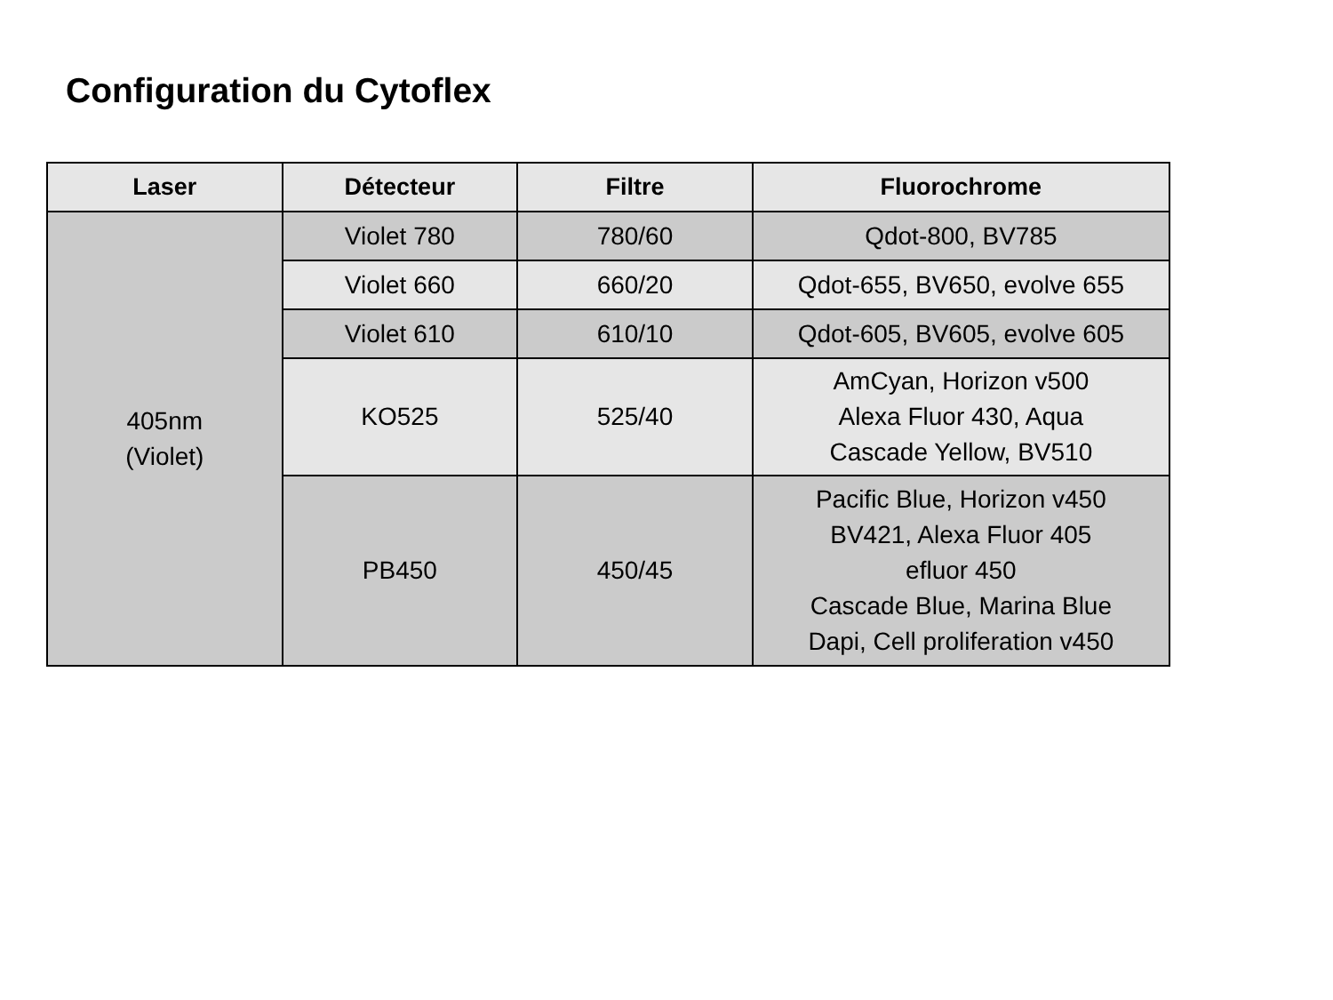Configuration du Cytoflex
| Laser | Détecteur | Filtre | Fluorochrome |
| --- | --- | --- | --- |
| 405nm (Violet) | Violet 780 | 780/60 | Qdot-800, BV785 |
| | Violet 660 | 660/20 | Qdot-655, BV650, evolve 655 |
| | Violet 610 | 610/10 | Qdot-605, BV605, evolve 605 |
| | KO525 | 525/40 | AmCyan, Horizon v500 Alexa Fluor 430, Aqua Cascade Yellow, BV510 |
| | PB450 | 450/45 | Pacific Blue, Horizon v450 BV421, Alexa Fluor 405 efluor 450 Cascade Blue, Marina Blue Dapi, Cell proliferation v450 |